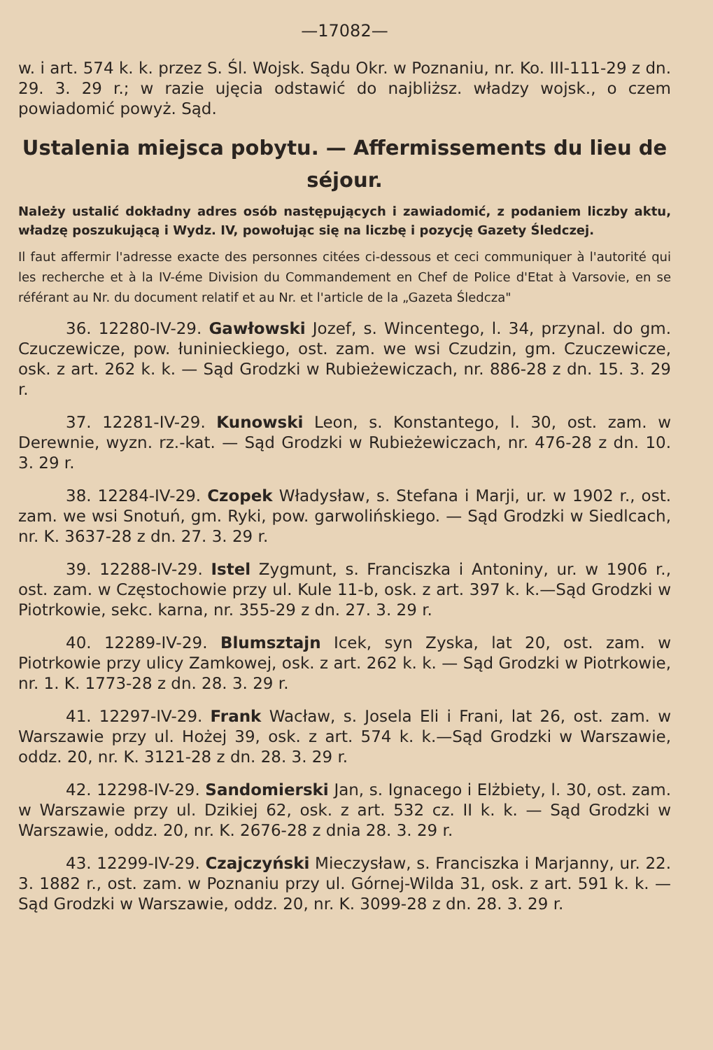—17082—
w. i art. 574 k. k. przez S. Śl. Wojsk. Sądu Okr. w Poznaniu, nr. Ko. III-111-29 z dn. 29. 3. 29 r.; w razie ujęcia odstawić do najbliższ. władzy wojsk., o czem powiadomić powyż. Sąd.
Ustalenia miejsca pobytu. — Affermissements du lieu de séjour.
Należy ustalić dokładny adres osób następujących i zawiadomić, z podaniem liczby aktu, władzę poszukującą i Wydz. IV, powołując się na liczbę i pozycję Gazety Śledczej.
Il faut affermir l'adresse exacte des personnes citées ci-dessous et ceci communiquer à l'autorité qui les recherche et à la IV-éme Division du Commandement en Chef de Police d'Etat à Varsovie, en se référant au Nr. du document relatif et au Nr. et l'article de la „Gazeta Śledcza"
36. 12280-IV-29. Gawłowski Jozef, s. Wincentego, l. 34, przynal. do gm. Czuczewicze, pow. łuninieckiego, ost. zam. we wsi Czudzin, gm. Czuczewicze, osk. z art. 262 k. k. — Sąd Grodzki w Rubieżewiczach, nr. 886-28 z dn. 15. 3. 29 r.
37. 12281-IV-29. Kunowski Leon, s. Konstantego, l. 30, ost. zam. w Derewnie, wyzn. rz.-kat. — Sąd Grodzki w Rubieżewiczach, nr. 476-28 z dn. 10. 3. 29 r.
38. 12284-IV-29. Czopek Władysław, s. Stefana i Marji, ur. w 1902 r., ost. zam. we wsi Snotuń, gm. Ryki, pow. garwolińskiego. — Sąd Grodzki w Siedlcach, nr. K. 3637-28 z dn. 27. 3. 29 r.
39. 12288-IV-29. Istel Zygmunt, s. Franciszka i Antoniny, ur. w 1906 r., ost. zam. w Częstochowie przy ul. Kule 11-b, osk. z art. 397 k. k.—Sąd Grodzki w Piotrkowie, sekc. karna, nr. 355-29 z dn. 27. 3. 29 r.
40. 12289-IV-29. Blumsztajn Icek, syn Zyska, lat 20, ost. zam. w Piotrkowie przy ulicy Zamkowej, osk. z art. 262 k. k. — Sąd Grodzki w Piotrkowie, nr. 1. K. 1773-28 z dn. 28. 3. 29 r.
41. 12297-IV-29. Frank Wacław, s. Josela Eli i Frani, lat 26, ost. zam. w Warszawie przy ul. Hożej 39, osk. z art. 574 k. k.—Sąd Grodzki w Warszawie, oddz. 20, nr. K. 3121-28 z dn. 28. 3. 29 r.
42. 12298-IV-29. Sandomierski Jan, s. Ignacego i Elżbiety, l. 30, ost. zam. w Warszawie przy ul. Dzikiej 62, osk. z art. 532 cz. II k. k. — Sąd Grodzki w Warszawie, oddz. 20, nr. K. 2676-28 z dnia 28. 3. 29 r.
43. 12299-IV-29. Czajczyński Mieczysław, s. Franciszka i Marjanny, ur. 22. 3. 1882 r., ost. zam. w Poznaniu przy ul. Górnej-Wilda 31, osk. z art. 591 k. k. — Sąd Grodzki w Warszawie, oddz. 20, nr. K. 3099-28 z dn. 28. 3. 29 r.